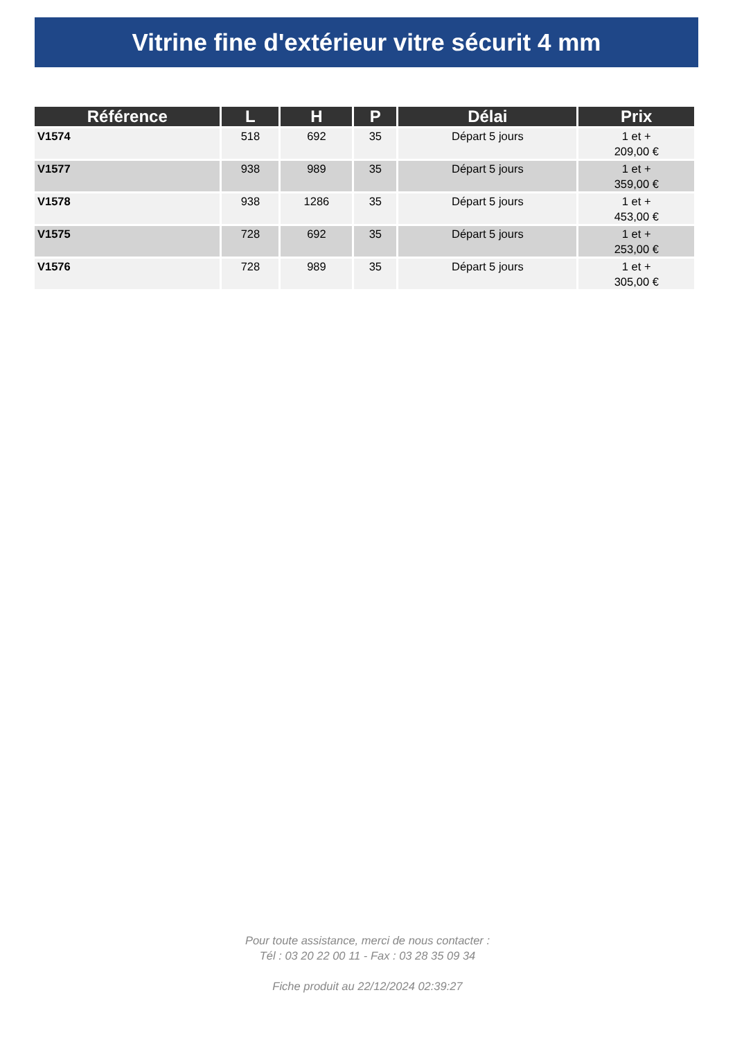Vitrine fine d'extérieur vitre sécurit 4 mm
| Référence | L | H | P | Délai | Prix |
| --- | --- | --- | --- | --- | --- |
| V1574 | 518 | 692 | 35 | Départ 5 jours | 1 et + 209,00 € |
| V1577 | 938 | 989 | 35 | Départ 5 jours | 1 et + 359,00 € |
| V1578 | 938 | 1286 | 35 | Départ 5 jours | 1 et + 453,00 € |
| V1575 | 728 | 692 | 35 | Départ 5 jours | 1 et + 253,00 € |
| V1576 | 728 | 989 | 35 | Départ 5 jours | 1 et + 305,00 € |
Pour toute assistance, merci de nous contacter :
Tél : 03 20 22 00 11 - Fax : 03 28 35 09 34
Fiche produit au 22/12/2024 02:39:27